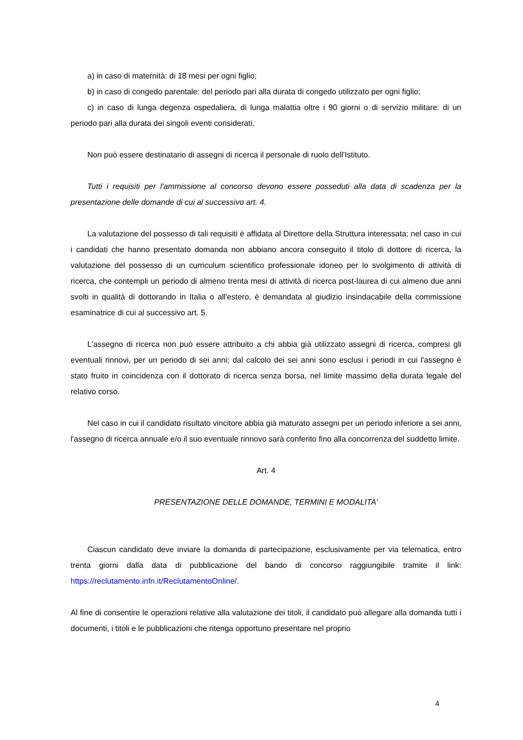a) in caso di maternità: di 18 mesi per ogni figlio;
b) in caso di congedo parentale: del periodo pari alla durata di congedo utilizzato per ogni figlio;
c) in caso di lunga degenza ospedaliera, di lunga malattia oltre i 90 giorni o di servizio militare: di un periodo pari alla durata dei singoli eventi considerati.
Non può essere destinatario di assegni di ricerca il personale di ruolo dell'Istituto.
Tutti i requisiti per l'ammissione al concorso devono essere posseduti alla data di scadenza per la presentazione delle domande di cui al successivo art. 4.
La valutazione del possesso di tali requisiti è affidata al Direttore della Struttura interessata; nel caso in cui i candidati che hanno presentato domanda non abbiano ancora conseguito il titolo di dottore di ricerca, la valutazione del possesso di un curriculum scientifico professionale idoneo per lo svolgimento di attività di ricerca, che contempli un periodo di almeno trenta mesi di attività di ricerca post-laurea di cui almeno due anni svolti in qualità di dottorando in Italia o all'estero, è demandata al giudizio insindacabile della commissione esaminatrice di cui al successivo art. 5.
L'assegno di ricerca non può essere attribuito a chi abbia già utilizzato assegni di ricerca, compresi gli eventuali rinnovi, per un periodo di sei anni; dal calcolo dei sei anni sono esclusi i periodi in cui l'assegno è stato fruito in coincidenza con il dottorato di ricerca senza borsa, nel limite massimo della durata legale del relativo corso.
Nel caso in cui il candidato risultato vincitore abbia già maturato assegni per un periodo inferiore a sei anni, l'assegno di ricerca annuale e/o il suo eventuale rinnovo sarà conferito fino alla concorrenza del suddetto limite.
Art. 4
PRESENTAZIONE DELLE DOMANDE, TERMINI E MODALITA'
Ciascun candidato deve inviare la domanda di partecipazione, esclusivamente per via telematica, entro trenta giorni dalla data di pubblicazione del bando di concorso raggiungibile tramite il link: https://reclutamento.infn.it/ReclutamentoOnline/.
Al fine di consentire le operazioni relative alla valutazione dei titoli, il candidato può allegare alla domanda tutti i documenti, i titoli e le pubblicazioni che ritenga opportuno presentare nel proprio
4